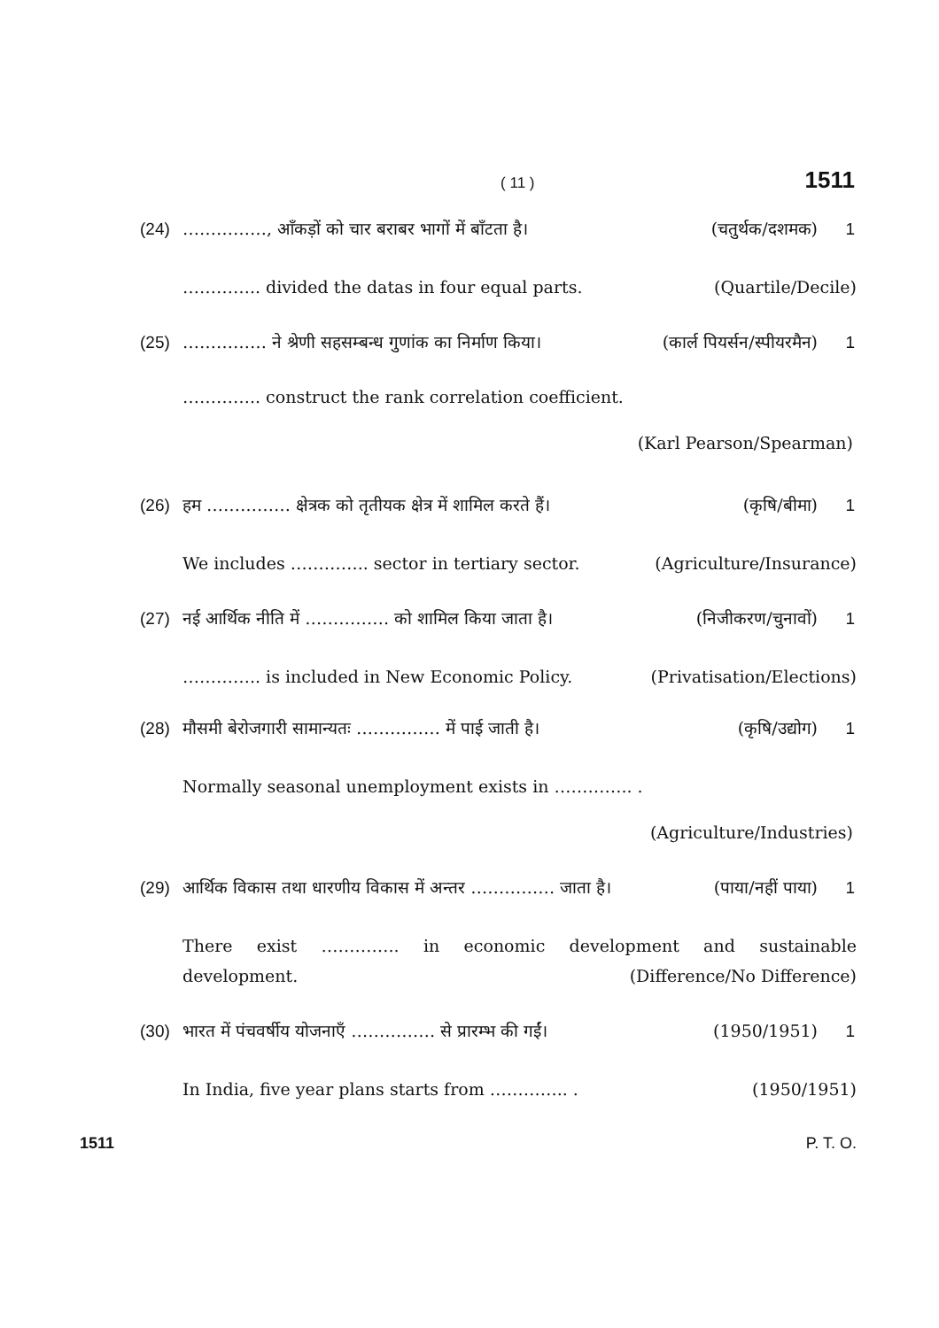( 11 )
1511
(24) ……………, आँकड़ों को चार बराबर भागों में बाँटता है। (चतुर्थक/दशमक) 1
………….. divided the datas in four equal parts. (Quartile/Decile)
(25) …………… ने श्रेणी सहसम्बन्ध गुणांक का निर्माण किया। (कार्ल पियर्सन/स्पीयरमैन) 1
………….. construct the rank correlation coefficient.
(Karl Pearson/Spearman)
(26) हम …………… क्षेत्रक को तृतीयक क्षेत्र में शामिल करते हैं। (कृषि/बीमा) 1
We includes ………….. sector in tertiary sector. (Agriculture/Insurance)
(27) नई आर्थिक नीति में …………… को शामिल किया जाता है। (निजीकरण/चुनावों) 1
………….. is included in New Economic Policy. (Privatisation/Elections)
(28) मौसमी बेरोजगारी सामान्यतः …………… में पाई जाती है। (कृषि/उद्योग) 1
Normally seasonal unemployment exists in ………….. .
(Agriculture/Industries)
(29) आर्थिक विकास तथा धारणीय विकास में अन्तर …………… जाता है। (पाया/नहीं पाया) 1
There exist ………….. in economic development and sustainable
development. (Difference/No Difference)
(30) भारत में पंचवर्षीय योजनाएँ …………… से प्रारम्भ की गईं। (1950/1951) 1
In India, five year plans starts from ………….. . (1950/1951)
1511 P. T. O.